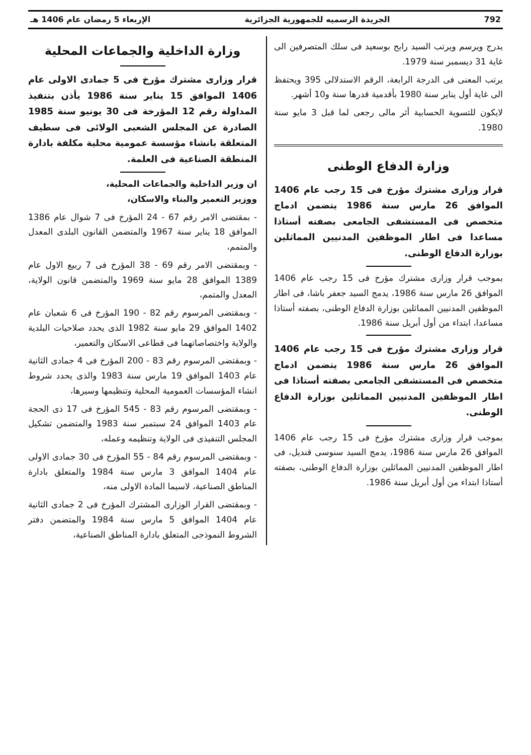792 الجريدة الرسميه للجمهورية الجزائرية الإربعاء 5 رمضان عام 1406 هـ
يدرج ويرسم ويرتب السيد رابح بوسعيد فى سلك المتصرفين الى غاية 31 ديسمبر سنة 1979.
يرتب المعنى فى الدرجة الرابعة، الرقم الاستدلالى 395 ويحتفظ الى غاية أول يناير سنة 1980 بأقدمية قدرها سنة و10 أشهر.
لايكون للتسوية الحسابية أثر مالى رجعى لما قبل 3 مايو سنة 1980.
وزارة الدفاع الوطنى
قرار وزارى مشترك مؤرخ فى 15 رجب عام 1406 الموافق 26 مارس سنة 1986 يتضمن ادماج متخصص فى المستشفى الجامعى بصفته أستاذا مساعدا فى اطار الموظفين المدنيين المماثلين بوزارة الدفاع الوطنى.
بموجب قرار وزارى مشترك مؤرخ فى 15 رجب عام 1406 الموافق 26 مارس سنة 1986، يدمج السيد جعفر باشا، فى اطار الموظفين المدنيين المماثلين بوزارة الدفاع الوطنى، بصفته أستاذا مساعدا، ابتداء من أول أبريل سنة 1986.
قرار وزارى مشترك مؤرخ فى 15 رجب عام 1406 الموافق 26 مارس سنة 1986 يتضمن ادماج متخصص فى المستشفى الجامعى بصفته أستاذا فى اطار الموظفين المدنيين المماثلين بوزارة الدفاع الوطنى.
بموجب قرار وزارى مشترك مؤرخ فى 15 رجب عام 1406 الموافق 26 مارس سنة 1986، يدمج السيد سنوسى قنديل، فى اطار الموظفين المدنيين المماثلين بوزارة الدفاع الوطنى، بصفته أستاذا ابتداء من أول أبريل سنة 1986.
وزارة الداخلية والجماعات المحلية
قرار وزارى مشترك مؤرخ فى 5 جمادى الاولى عام 1406 الموافق 15 يناير سنة 1986 يأذن بتنفيذ المداولة رقم 12 المؤرخة فى 30 يونيو سنة 1985 الصادرة عن المجلس الشعبى الولائى فى سطيف المتعلقة بانشاء مؤسسة عمومية محلية مكلفة بادارة المنطقة الصناعية فى العلمة.
ان وزير الداخلية والجماعات المحلية،
ووزير التعمير والبناء والاسكان،
- بمقتضى الامر رقم 67 - 24 المؤرخ فى 7 شوال عام 1386 الموافق 18 يناير سنة 1967 والمتضمن القانون البلدى المعدل والمتمم،
- وبمقتضى الامر رقم 69 - 38 المؤرخ فى 7 ربيع الاول عام 1389 الموافق 28 مايو سنة 1969 والمتضمن قانون الولاية، المعدل والمتمم،
- وبمقتضى المرسوم رقم 82 - 190 المؤرخ فى 6 شعبان عام 1402 الموافق 29 مايو سنة 1982 الذى يحدد صلاحيات البلدية والولاية واختصاصاتهما فى قطاعى الاسكان والتعمير،
- وبمقتضى المرسوم رقم 83 - 200 المؤرخ فى 4 جمادى الثانية عام 1403 الموافق 19 مارس سنة 1983 والذى يحدد شروط انشاء المؤسسات العمومية المحلية وتنظيمها وسيرها،
- وبمقتضى المرسوم رقم 83 - 545 المؤرخ فى 17 ذى الحجة عام 1403 الموافق 24 سبتمبر سنة 1983 والمتضمن تشكيل المجلس التنفيذى فى الولاية وتنظيمه وعمله،
- وبمقتضى المرسوم رقم 84 - 55 المؤرخ فى 30 جمادى الاولى عام 1404 الموافق 3 مارس سنة 1984 والمتعلق بادارة المناطق الصناعية، لاسيما المادة الاولى منه،
- وبمقتضى القرار الوزارى المشترك المؤرخ فى 2 جمادى الثانية عام 1404 الموافق 5 مارس سنة 1984 والمتضمن دفتر الشروط النموذجى المتعلق بادارة المناطق الصناعية،